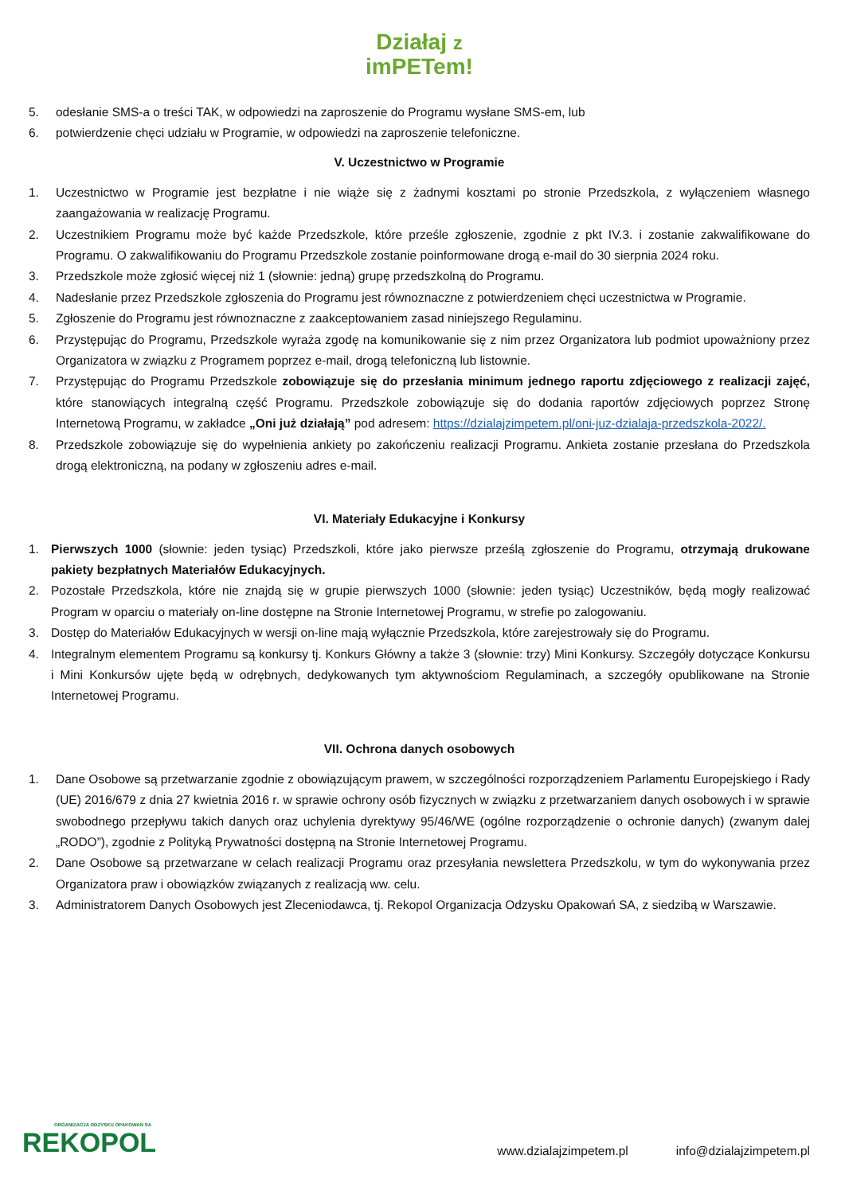Działaj z
imPETem!
5. odesłanie SMS-a o treści TAK, w odpowiedzi na zaproszenie do Programu wysłane SMS-em, lub
6. potwierdzenie chęci udziału w Programie, w odpowiedzi na zaproszenie telefoniczne.
V. Uczestnictwo w Programie
1. Uczestnictwo w Programie jest bezpłatne i nie wiąże się z żadnymi kosztami po stronie Przedszkola, z wyłączeniem własnego zaangażowania w realizację Programu.
2. Uczestnikiem Programu może być każde Przedszkole, które prześle zgłoszenie, zgodnie z pkt IV.3. i zostanie zakwalifikowane do Programu. O zakwalifikowaniu do Programu Przedszkole zostanie poinformowane drogą e-mail do 30 sierpnia 2024 roku.
3. Przedszkole może zgłosić więcej niż 1 (słownie: jedną) grupę przedszkolną do Programu.
4. Nadesłanie przez Przedszkole zgłoszenia do Programu jest równoznaczne z potwierdzeniem chęci uczestnictwa w Programie.
5. Zgłoszenie do Programu jest równoznaczne z zaakceptowaniem zasad niniejszego Regulaminu.
6. Przystępując do Programu, Przedszkole wyraża zgodę na komunikowanie się z nim przez Organizatora lub podmiot upoważniony przez Organizatora w związku z Programem poprzez e-mail, drogą telefoniczną lub listownie.
7. Przystępując do Programu Przedszkole zobowiązuje się do przesłania minimum jednego raportu zdjęciowego z realizacji zajęć, które stanowiących integralną część Programu. Przedszkole zobowiązuje się do dodania raportów zdjęciowych poprzez Stronę Internetową Programu, w zakładce „Oni już działają” pod adresem: https://dzialajzimpetem.pl/oni-juz-dzialaja-przedszkola-2022/.
8. Przedszkole zobowiązuje się do wypełnienia ankiety po zakończeniu realizacji Programu. Ankieta zostanie przesłana do Przedszkola drogą elektroniczną, na podany w zgłoszeniu adres e-mail.
VI. Materiały Edukacyjne i Konkursy
1. Pierwszych 1000 (słownie: jeden tysiąc) Przedszkoli, które jako pierwsze prześlą zgłoszenie do Programu, otrzymają drukowane pakiety bezpłatnych Materiałów Edukacyjnych.
2. Pozostałe Przedszkola, które nie znajdą się w grupie pierwszych 1000 (słownie: jeden tysiąc) Uczestników, będą mogły realizować Program w oparciu o materiały on-line dostępne na Stronie Internetowej Programu, w strefie po zalogowaniu.
3. Dostęp do Materiałów Edukacyjnych w wersji on-line mają wyłącznie Przedszkola, które zarejestrowały się do Programu.
4. Integralnym elementem Programu są konkursy tj. Konkurs Główny a także 3 (słownie: trzy) Mini Konkursy. Szczegóły dotyczące Konkursu i Mini Konkursów ujęte będą w odrębnych, dedykowanych tym aktywnościom Regulaminach, a szczegóły opublikowane na Stronie Internetowej Programu.
VII. Ochrona danych osobowych
1. Dane Osobowe są przetwarzanie zgodnie z obowiązującym prawem, w szczególności rozporządzeniem Parlamentu Europejskiego i Rady (UE) 2016/679 z dnia 27 kwietnia 2016 r. w sprawie ochrony osób fizycznych w związku z przetwarzaniem danych osobowych i w sprawie swobodnego przepływu takich danych oraz uchylenia dyrektywy 95/46/WE (ogólne rozporządzenie o ochronie danych) (zwanym dalej „RODO”), zgodnie z Polityką Prywatności dostępną na Stronie Internetowej Programu.
2. Dane Osobowe są przetwarzane w celach realizacji Programu oraz przesyłania newslettera Przedszkolu, w tym do wykonywania przez Organizatora praw i obowiązków związanych z realizacją ww. celu.
3. Administratorem Danych Osobowych jest Zleceniodawca, tj. Rekopol Organizacja Odzysku Opakowań SA, z siedzibą w Warszawie.
ORGANIZACJA ODZYSKU OPAKOWAŃ SA
REKOPOL
www.dzialajzimpetem.pl info@dzialajzimpetem.pl